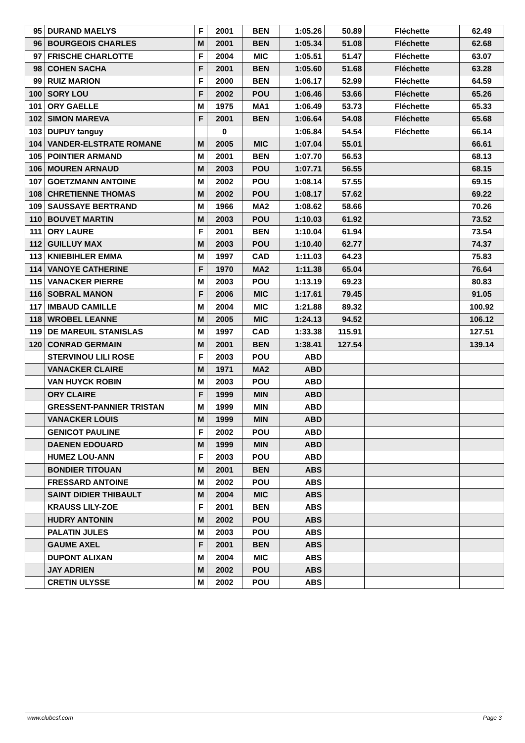| 95 | DURAND MAELYS | F | 2001 | BEN | 1:05.26 | 50.89 | Fléchette | 62.49 |
| 96 | BOURGEOIS CHARLES | M | 2001 | BEN | 1:05.34 | 51.08 | Fléchette | 62.68 |
| 97 | FRISCHE CHARLOTTE | F | 2004 | MIC | 1:05.51 | 51.47 | Fléchette | 63.07 |
| 98 | COHEN SACHA | F | 2001 | BEN | 1:05.60 | 51.68 | Fléchette | 63.28 |
| 99 | RUIZ MARION | F | 2000 | BEN | 1:06.17 | 52.99 | Fléchette | 64.59 |
| 100 | SORY LOU | F | 2002 | POU | 1:06.46 | 53.66 | Fléchette | 65.26 |
| 101 | ORY GAELLE | M | 1975 | MA1 | 1:06.49 | 53.73 | Fléchette | 65.33 |
| 102 | SIMON MAREVA | F | 2001 | BEN | 1:06.64 | 54.08 | Fléchette | 65.68 |
| 103 | DUPUY tanguy | | 0 | | 1:06.84 | 54.54 | Fléchette | 66.14 |
| 104 | VANDER-ELSTRATE ROMANE | M | 2005 | MIC | 1:07.04 | 55.01 | | 66.61 |
| 105 | POINTIER ARMAND | M | 2001 | BEN | 1:07.70 | 56.53 | | 68.13 |
| 106 | MOUREN ARNAUD | M | 2003 | POU | 1:07.71 | 56.55 | | 68.15 |
| 107 | GOETZMANN ANTOINE | M | 2002 | POU | 1:08.14 | 57.55 | | 69.15 |
| 108 | CHRETIENNE THOMAS | M | 2002 | POU | 1:08.17 | 57.62 | | 69.22 |
| 109 | SAUSSAYE BERTRAND | M | 1966 | MA2 | 1:08.62 | 58.66 | | 70.26 |
| 110 | BOUVET MARTIN | M | 2003 | POU | 1:10.03 | 61.92 | | 73.52 |
| 111 | ORY LAURE | F | 2001 | BEN | 1:10.04 | 61.94 | | 73.54 |
| 112 | GUILLUY MAX | M | 2003 | POU | 1:10.40 | 62.77 | | 74.37 |
| 113 | KNIEBIHLER EMMA | M | 1997 | CAD | 1:11.03 | 64.23 | | 75.83 |
| 114 | VANOYE CATHERINE | F | 1970 | MA2 | 1:11.38 | 65.04 | | 76.64 |
| 115 | VANACKER PIERRE | M | 2003 | POU | 1:13.19 | 69.23 | | 80.83 |
| 116 | SOBRAL MANON | F | 2006 | MIC | 1:17.61 | 79.45 | | 91.05 |
| 117 | IMBAUD CAMILLE | M | 2004 | MIC | 1:21.88 | 89.32 | | 100.92 |
| 118 | WROBEL LEANNE | M | 2005 | MIC | 1:24.13 | 94.52 | | 106.12 |
| 119 | DE MAREUIL STANISLAS | M | 1997 | CAD | 1:33.38 | 115.91 | | 127.51 |
| 120 | CONRAD GERMAIN | M | 2001 | BEN | 1:38.41 | 127.54 | | 139.14 |
| | STERVINOU LILI ROSE | F | 2003 | POU | ABD | | | |
| | VANACKER CLAIRE | M | 1971 | MA2 | ABD | | | |
| | VAN HUYCK ROBIN | M | 2003 | POU | ABD | | | |
| | ORY CLAIRE | F | 1999 | MIN | ABD | | | |
| | GRESSENT-PANNIER TRISTAN | M | 1999 | MIN | ABD | | | |
| | VANACKER LOUIS | M | 1999 | MIN | ABD | | | |
| | GENICOT PAULINE | F | 2002 | POU | ABD | | | |
| | DAENEN EDOUARD | M | 1999 | MIN | ABD | | | |
| | HUMEZ LOU-ANN | F | 2003 | POU | ABD | | | |
| | BONDIER TITOUAN | M | 2001 | BEN | ABS | | | |
| | FRESSARD ANTOINE | M | 2002 | POU | ABS | | | |
| | SAINT DIDIER THIBAULT | M | 2004 | MIC | ABS | | | |
| | KRAUSS LILY-ZOE | F | 2001 | BEN | ABS | | | |
| | HUDRY ANTONIN | M | 2002 | POU | ABS | | | |
| | PALATIN JULES | M | 2003 | POU | ABS | | | |
| | GAUME AXEL | F | 2001 | BEN | ABS | | | |
| | DUPONT ALIXAN | M | 2004 | MIC | ABS | | | |
| | JAY ADRIEN | M | 2002 | POU | ABS | | | |
| | CRETIN ULYSSE | M | 2002 | POU | ABS | | | |
www.clubesf.com Page 3